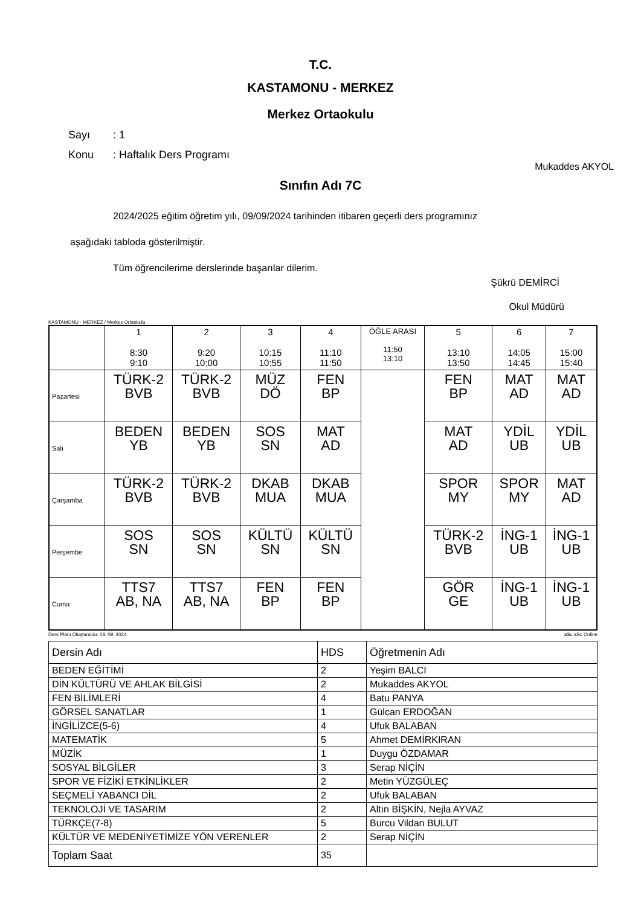T.C.
KASTAMONU - MERKEZ
Merkez Ortaokulu
Sayı: 1
Konu: Haftalık Ders Programı
Mukaddes AKYOL
Sınıfın Adı 7C
2024/2025 eğitim öğretim yılı, 09/09/2024 tarihinden itibaren geçerli ders programınız
aşağıdaki tabloda gösterilmiştir.
Tüm öğrencilerime derslerinde başarılar dilerim.
Şükrü DEMİRCİ
Okul Müdürü
KASTAMONU - MERKEZ / Merkez Ortaokulu
| | 1 8:30 9:10 | 2 9:20 10:00 | 3 10:15 10:55 | 4 11:10 11:50 | ÖĞLE ARASI 11:50 13:10 | 5 13:10 13:50 | 6 14:05 14:45 | 7 15:00 15:40 |
| --- | --- | --- | --- | --- | --- | --- | --- | --- |
| Pazartesi | TÜRK-2 BVB | TÜRK-2 BVB | MÜZ DÖ | FEN BP | | FEN BP | MAT AD | MAT AD |
| Salı | BEDEN YB | BEDEN YB | SOS SN | MAT AD | | MAT AD | YDİL UB | YDİL UB |
| Çarşamba | TÜRK-2 BVB | TÜRK-2 BVB | DKAB MUA | DKAB MUA | | SPOR MY | SPOR MY | MAT AD |
| Perşembe | SOS SN | SOS SN | KÜLTÜ SN | KÜLTÜ SN | | TÜRK-2 BVB | İNG-1 UB | İNG-1 UB |
| Cuma | TTS7 AB, NA | TTS7 AB, NA | FEN BP | FEN BP | | GÖR GE | İNG-1 UB | İNG-1 UB |
Ders Planı Oluşturuldu: 08. 09. 2024 aSc aSc Online
| Dersin Adı | HDS | Öğretmenin Adı |
| BEDEN EĞİTİMİ | 2 | Yeşim BALCI |
| DİN KÜLTÜRÜ VE AHLAK BİLGİSİ | 2 | Mukaddes AKYOL |
| FEN BİLİMLERİ | 4 | Batu PANYA |
| GÖRSEL SANATLAR | 1 | Gülcan ERDOĞAN |
| İNGİLİZCE(5-6) | 4 | Ufuk BALABAN |
| MATEMATİK | 5 | Ahmet DEMİRKIRAN |
| MÜZİK | 1 | Duygu ÖZDAMAR |
| SOSYAL BİLGİLER | 3 | Serap NİÇİN |
| SPOR VE FİZİKİ ETKİNLİKLER | 2 | Metin YÜZGÜLEÇ |
| SEÇMELİ YABANCI DİL | 2 | Ufuk BALABAN |
| TEKNOLOJİ VE TASARIM | 2 | Altın BİŞKİN, Nejla AYVAZ |
| TÜRKÇE(7-8) | 5 | Burcu Vildan BULUT |
| KÜLTÜR VE MEDENİYETİMİZE YÖN VERENLER | 2 | Serap NİÇİN |
| Toplam Saat | 35 | |